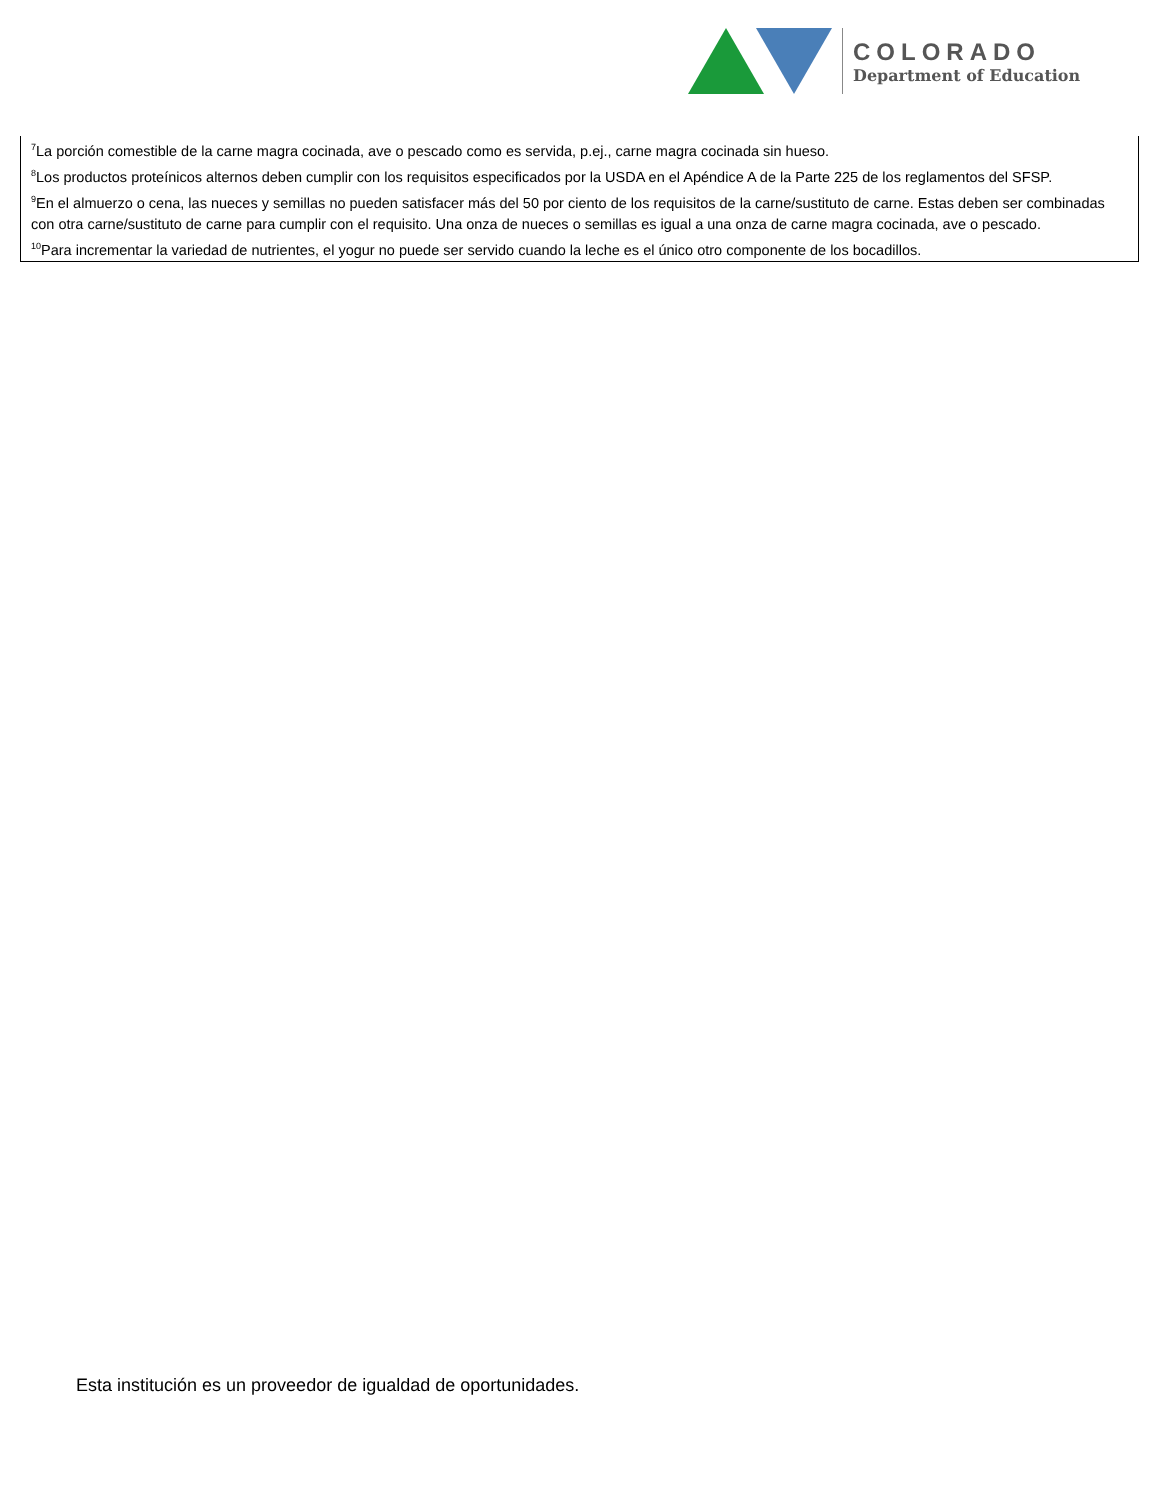COLORADO
Department of Education
<sup>7</sup> La porción comestible de la carne magra cocinada, ave o pescado como es servida, p.ej., carne magra cocinada sin hueso.
<sup>8</sup> Los productos proteínicos alternos deben cumplir con los requisitos especificados por la USDA en el Apéndice A de la Parte 225 de los reglamentos del SFSP.
<sup>9</sup> En el almuerzo o cena, las nueces y semillas no pueden satisfacer más del 50 por ciento de los requisitos de la carne/sustituto de carne. Estas deben ser combinadas con otra carne/sustituto de carne para cumplir con el requisito. Una onza de nueces o semillas es igual a una onza de carne magra cocinada, ave o pescado.
<sup>10</sup> Para incrementar la variedad de nutrientes, el yogur no puede ser servido cuando la leche es el único otro componente de los bocadillos.
Esta institución es un proveedor de igualdad de oportunidades.